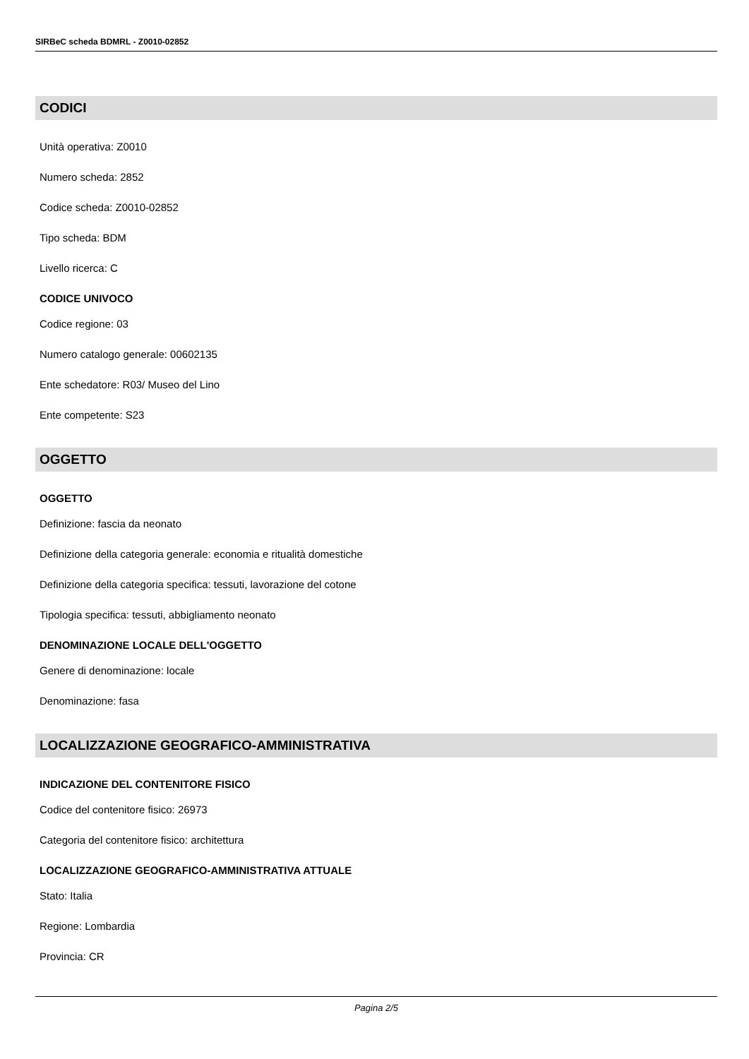SIRBeC scheda BDMRL - Z0010-02852
CODICI
Unità operativa: Z0010
Numero scheda: 2852
Codice scheda: Z0010-02852
Tipo scheda: BDM
Livello ricerca: C
CODICE UNIVOCO
Codice regione: 03
Numero catalogo generale: 00602135
Ente schedatore: R03/ Museo del Lino
Ente competente: S23
OGGETTO
OGGETTO
Definizione: fascia da neonato
Definizione della categoria generale: economia e ritualità domestiche
Definizione della categoria specifica: tessuti, lavorazione del cotone
Tipologia specifica: tessuti, abbigliamento neonato
DENOMINAZIONE LOCALE DELL'OGGETTO
Genere di denominazione: locale
Denominazione: fasa
LOCALIZZAZIONE GEOGRAFICO-AMMINISTRATIVA
INDICAZIONE DEL CONTENITORE FISICO
Codice del contenitore fisico: 26973
Categoria del contenitore fisico: architettura
LOCALIZZAZIONE GEOGRAFICO-AMMINISTRATIVA ATTUALE
Stato: Italia
Regione: Lombardia
Provincia: CR
Pagina 2/5